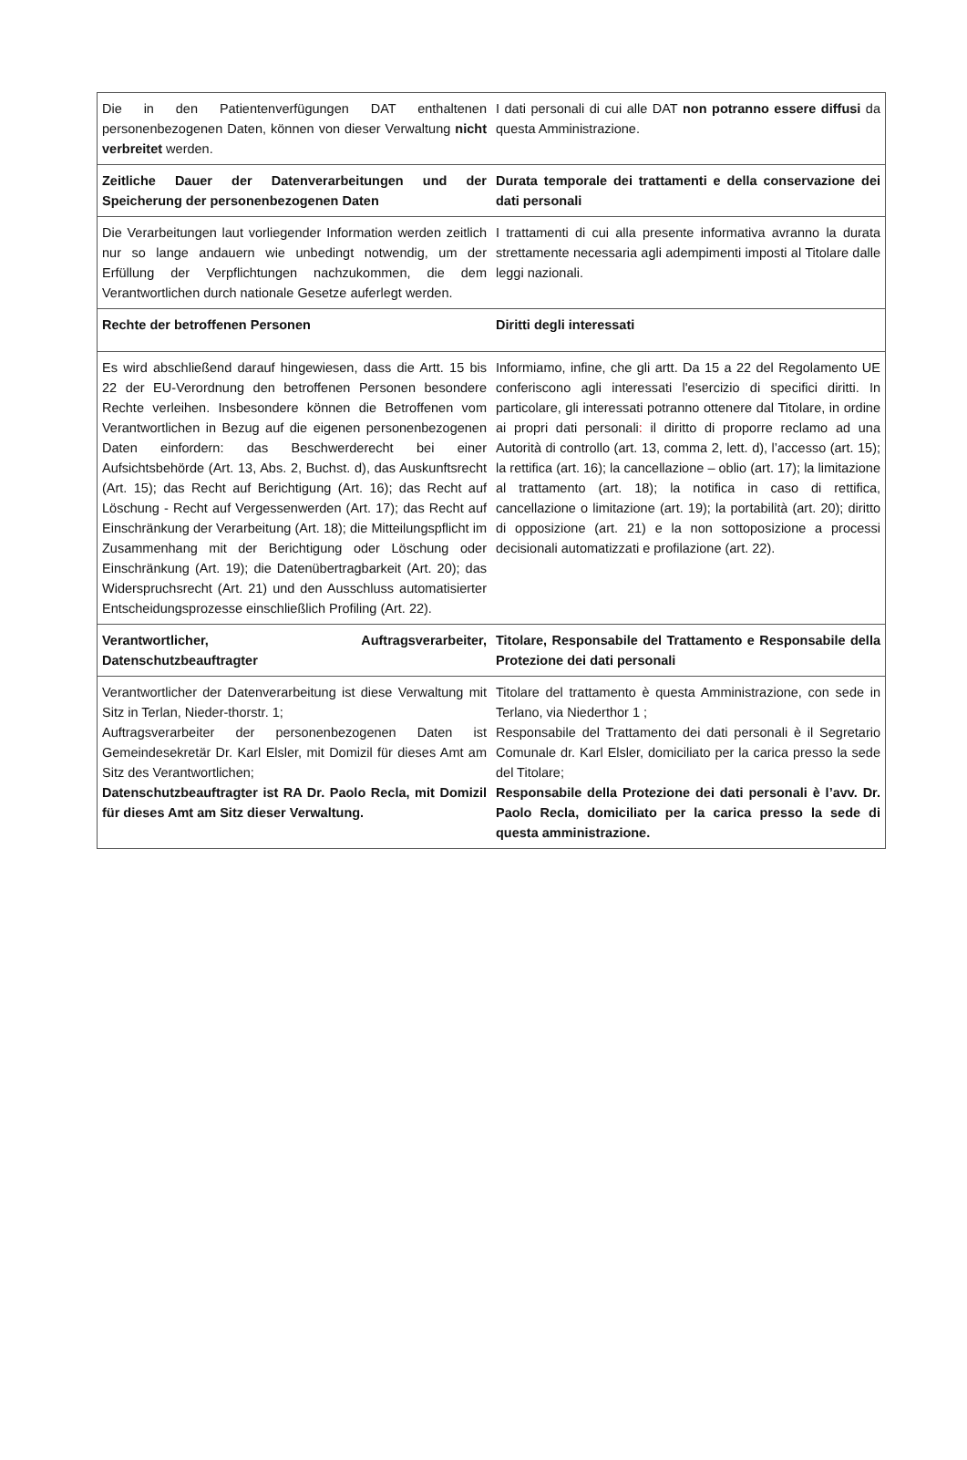| Die in den Patientenverfügungen DAT enthaltenen personenbezogenen Daten, können von dieser Verwaltung nicht verbreitet werden. | I dati personali di cui alle DAT non potranno essere diffusi da questa Amministrazione. |
| Zeitliche Dauer der Datenverarbeitungen und der Speicherung der personenbezogenen Daten | Durata temporale dei trattamenti e della conservazione dei dati personali |
| Die Verarbeitungen laut vorliegender Information werden zeitlich nur so lange andauern wie unbedingt notwendig, um der Erfüllung der Verpflichtungen nachzukommen, die dem Verantwortlichen durch nationale Gesetze auferlegt werden. | I trattamenti di cui alla presente informativa avranno la durata strettamente necessaria agli adempimenti imposti al Titolare dalle leggi nazionali. |
| Rechte der betroffenen Personen | Diritti degli interessati |
| Es wird abschließend darauf hingewiesen, dass die Artt. 15 bis 22 der EU-Verordnung den betroffenen Personen besondere Rechte verleihen. Insbesondere können die Betroffenen vom Verantwortlichen in Bezug auf die eigenen personenbezogenen Daten einfordern: das Beschwerderecht bei einer Aufsichtsbehörde (Art. 13, Abs. 2, Buchst. d), das Auskunftsrecht (Art. 15); das Recht auf Berichtigung (Art. 16); das Recht auf Löschung - Recht auf Vergessenwerden (Art. 17); das Recht auf Einschränkung der Verarbeitung (Art. 18); die Mitteilungspflicht im Zusammenhang mit der Berichtigung oder Löschung oder Einschränkung (Art. 19); die Datenübertragbarkeit (Art. 20); das Widerspruchsrecht (Art. 21) und den Ausschluss automatisierter Entscheidungsprozesse einschließlich Profiling (Art. 22). | Informiamo, infine, che gli artt. Da 15 a 22 del Regolamento UE conferiscono agli interessati l'esercizio di specifici diritti. In particolare, gli interessati potranno ottenere dal Titolare, in ordine ai propri dati personali : il diritto di proporre reclamo ad una Autorità di controllo (art. 13, comma 2, lett. d), l’accesso (art. 15); la rettifica (art. 16); la cancellazione – oblio (art. 17); la limitazione al trattamento (art. 18); la notifica in caso di rettifica, cancellazione o limitazione (art. 19); la portabilità (art. 20); diritto di opposizione (art. 21) e la non sottoposizione a processi decisionali automatizzati e profilazione (art. 22). |
| Verantwortlicher, Auftragsverarbeiter, Datenschutzbeauftragter | Titolare, Responsabile del Trattamento e Responsabile della Protezione dei dati personali |
| Verantwortlicher der Datenverarbeitung ist diese Verwaltung mit Sitz in Terlan, Nieder-thorstr. 1; Auftragsverarbeiter der personenbezogenen Daten ist Gemeindesekretär Dr. Karl Elsler, mit Domizil für dieses Amt am Sitz des Verantwortlichen; Datenschutzbeauftragter ist RA Dr. Paolo Recla, mit Domizil für dieses Amt am Sitz dieser Verwaltung. | Titolare del trattamento è questa Amministrazione, con sede in Terlano, via Niederthor 1 ; Responsabile del Trattamento dei dati personali è il Segretario Comunale dr. Karl Elsler, domiciliato per la carica presso la sede del Titolare; Responsabile della Protezione dei dati personali è l’avv. Dr. Paolo Recla, domiciliato per la carica presso la sede di questa amministrazione. |